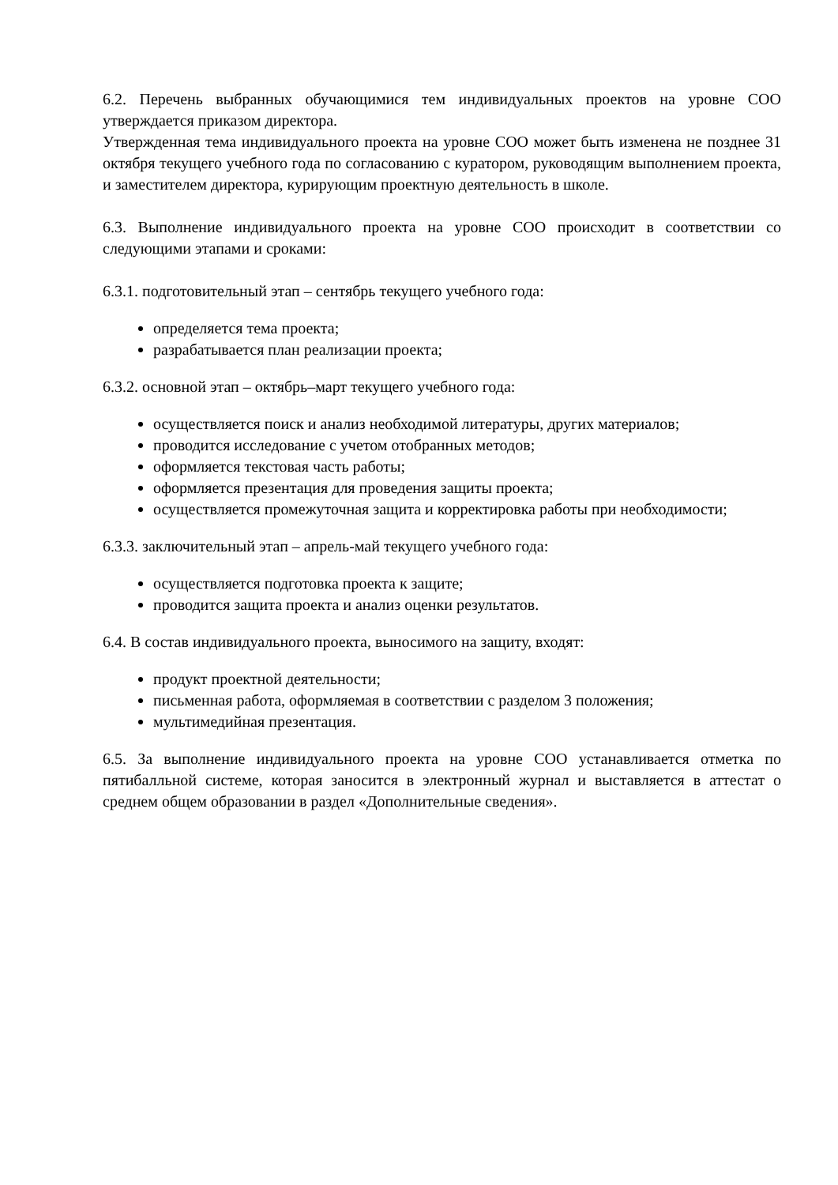6.2. Перечень выбранных обучающимися тем индивидуальных проектов на уровне СОО утверждается приказом директора.
Утвержденная тема индивидуального проекта на уровне СОО может быть изменена не позднее 31 октября текущего учебного года по согласованию с куратором, руководящим выполнением проекта, и заместителем директора, курирующим проектную деятельность в школе.
6.3. Выполнение индивидуального проекта на уровне СОО происходит в соответствии со следующими этапами и сроками:
6.3.1. подготовительный этап – сентябрь текущего учебного года:
определяется тема проекта;
разрабатывается план реализации проекта;
6.3.2. основной этап – октябрь–март текущего учебного года:
осуществляется поиск и анализ необходимой литературы, других материалов;
проводится исследование с учетом отобранных методов;
оформляется текстовая часть работы;
оформляется презентация для проведения защиты проекта;
осуществляется промежуточная защита и корректировка работы при необходимости;
6.3.3. заключительный этап – апрель-май текущего учебного года:
осуществляется подготовка проекта к защите;
проводится защита проекта и анализ оценки результатов.
6.4. В состав индивидуального проекта, выносимого на защиту, входят:
продукт проектной деятельности;
письменная работа, оформляемая в соответствии с разделом 3 положения;
мультимедийная презентация.
6.5. За выполнение индивидуального проекта на уровне СОО устанавливается отметка по пятибалльной системе, которая заносится в электронный журнал и выставляется в аттестат о среднем общем образовании в раздел «Дополнительные сведения».